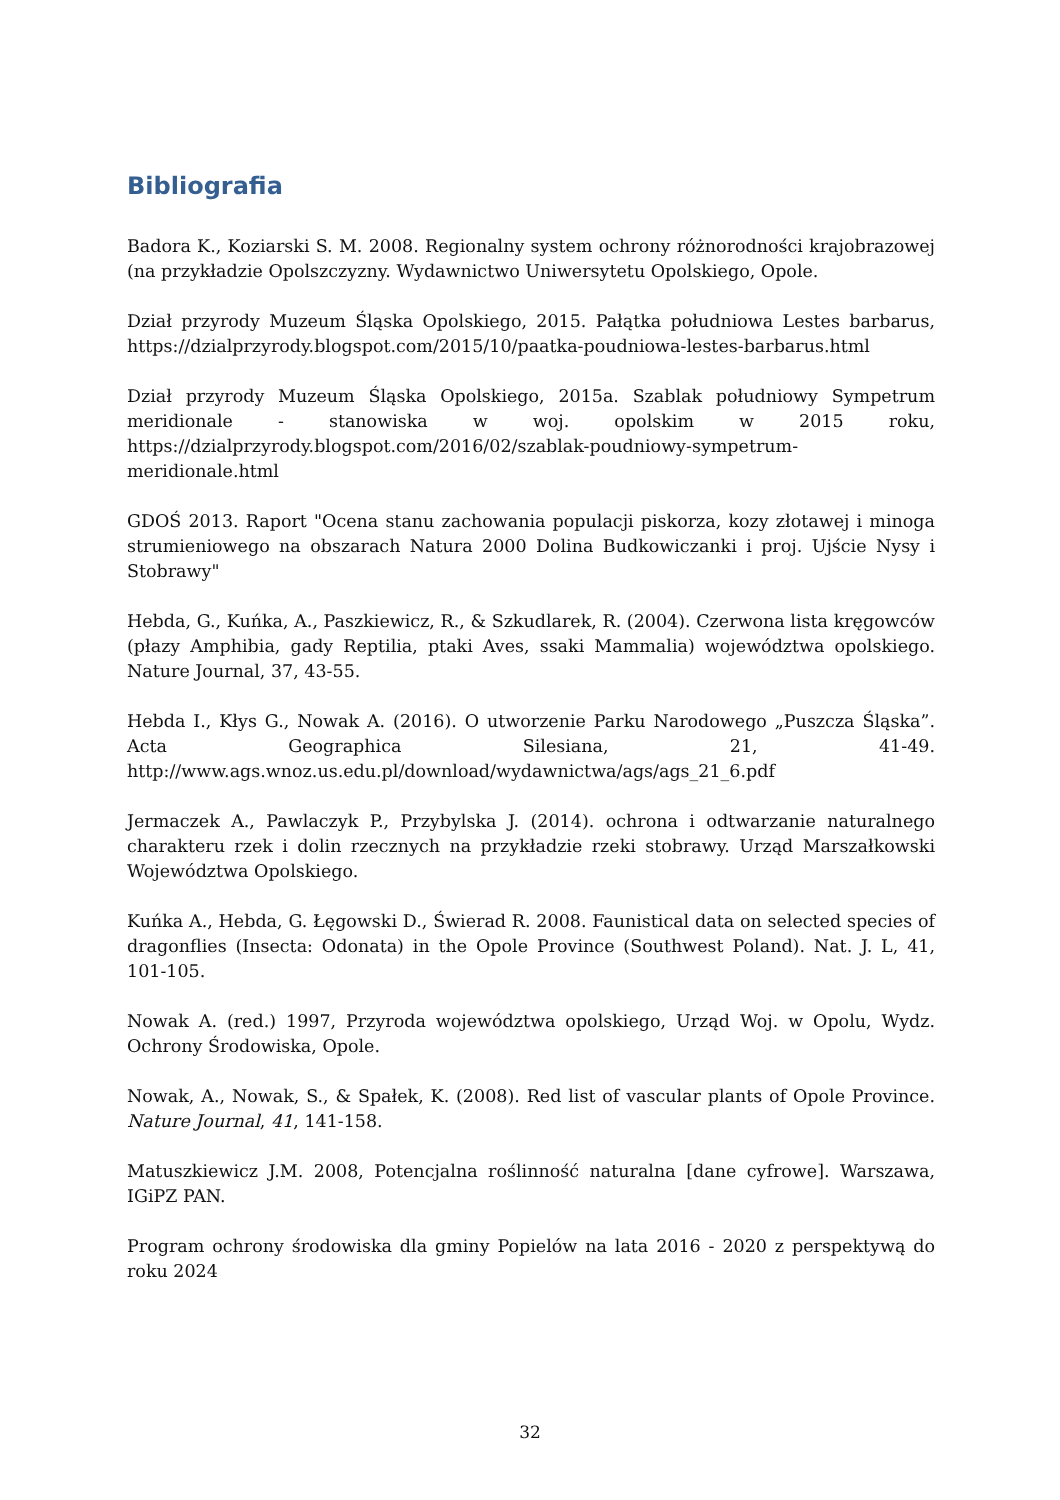Bibliografia
Badora K., Koziarski S. M. 2008. Regionalny system ochrony różnorodności krajobrazowej (na przykładzie Opolszczyzny. Wydawnictwo Uniwersytetu Opolskiego, Opole.
Dział przyrody Muzeum Śląska Opolskiego, 2015. Pałątka południowa Lestes barbarus, https://dzialprzyrody.blogspot.com/2015/10/paatka-poudniowa-lestes-barbarus.html
Dział przyrody Muzeum Śląska Opolskiego, 2015a. Szablak południowy Sympetrum meridionale - stanowiska w woj. opolskim w 2015 roku, https://dzialprzyrody.blogspot.com/2016/02/szablak-poudniowy-sympetrum-meridionale.html
GDOŚ 2013. Raport "Ocena stanu zachowania populacji piskorza, kozy złotawej i minoga strumieniowego na obszarach Natura 2000 Dolina Budkowiczanki i proj. Ujście Nysy i Stobrawy"
Hebda, G., Kuńka, A., Paszkiewicz, R., & Szkudlarek, R. (2004). Czerwona lista kręgowców (płazy Amphibia, gady Reptilia, ptaki Aves, ssaki Mammalia) województwa opolskiego. Nature Journal, 37, 43-55.
Hebda I., Kłys G., Nowak A. (2016). O utworzenie Parku Narodowego „Puszcza Śląska”. Acta Geographica Silesiana, 21, 41-49. http://www.ags.wnoz.us.edu.pl/download/wydawnictwa/ags/ags_21_6.pdf
Jermaczek A., Pawlaczyk P., Przybylska J. (2014). ochrona i odtwarzanie naturalnego charakteru rzek i dolin rzecznych na przykładzie rzeki stobrawy. Urząd Marszałkowski Województwa Opolskiego.
Kuńka A., Hebda, G. Łęgowski D., Świerad R. 2008. Faunistical data on selected species of dragonflies (Insecta: Odonata) in the Opole Province (Southwest Poland). Nat. J. L, 41, 101-105.
Nowak A. (red.) 1997, Przyroda województwa opolskiego, Urząd Woj. w Opolu, Wydz. Ochrony Środowiska, Opole.
Nowak, A., Nowak, S., & Spałek, K. (2008). Red list of vascular plants of Opole Province. Nature Journal, 41, 141-158.
Matuszkiewicz J.M. 2008, Potencjalna roślinność naturalna [dane cyfrowe]. Warszawa, IGiPZ PAN.
Program ochrony środowiska dla gminy Popielów na lata 2016 - 2020 z perspektywą do roku 2024
32